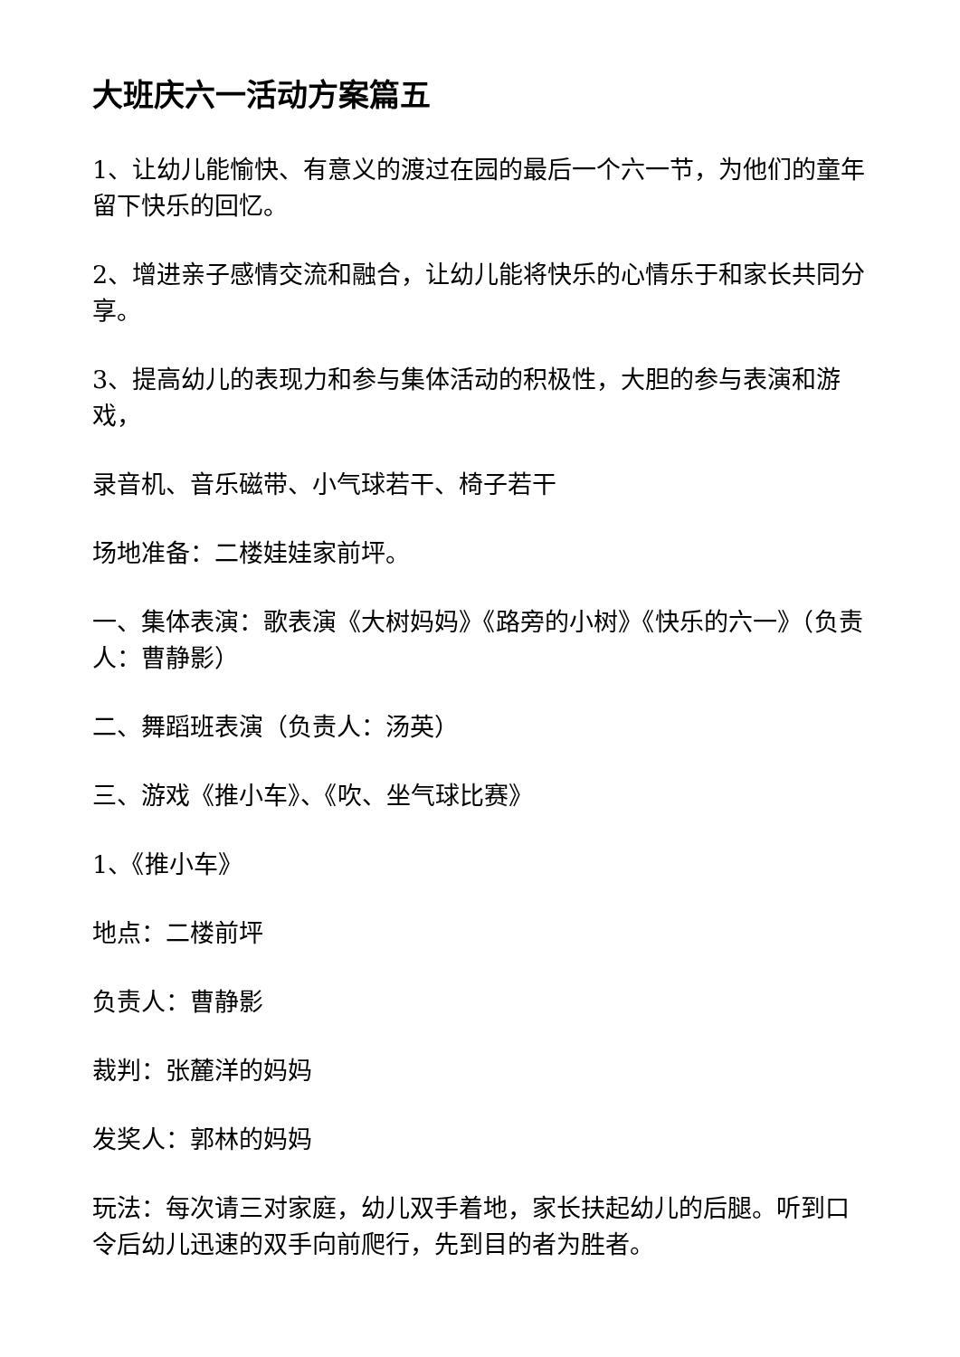大班庆六一活动方案篇五
1、让幼儿能愉快、有意义的渡过在园的最后一个六一节，为他们的童年留下快乐的回忆。
2、增进亲子感情交流和融合，让幼儿能将快乐的心情乐于和家长共同分享。
3、提高幼儿的表现力和参与集体活动的积极性，大胆的参与表演和游戏，
录音机、音乐磁带、小气球若干、椅子若干
场地准备：二楼娃娃家前坪。
一、集体表演：歌表演《大树妈妈》《路旁的小树》《快乐的六一》（负责人：曹静影）
二、舞蹈班表演（负责人：汤英）
三、游戏《推小车》、《吹、坐气球比赛》
1、《推小车》
地点：二楼前坪
负责人：曹静影
裁判：张麓洋的妈妈
发奖人：郭林的妈妈
玩法：每次请三对家庭，幼儿双手着地，家长扶起幼儿的后腿。听到口令后幼儿迅速的双手向前爬行，先到目的者为胜者。